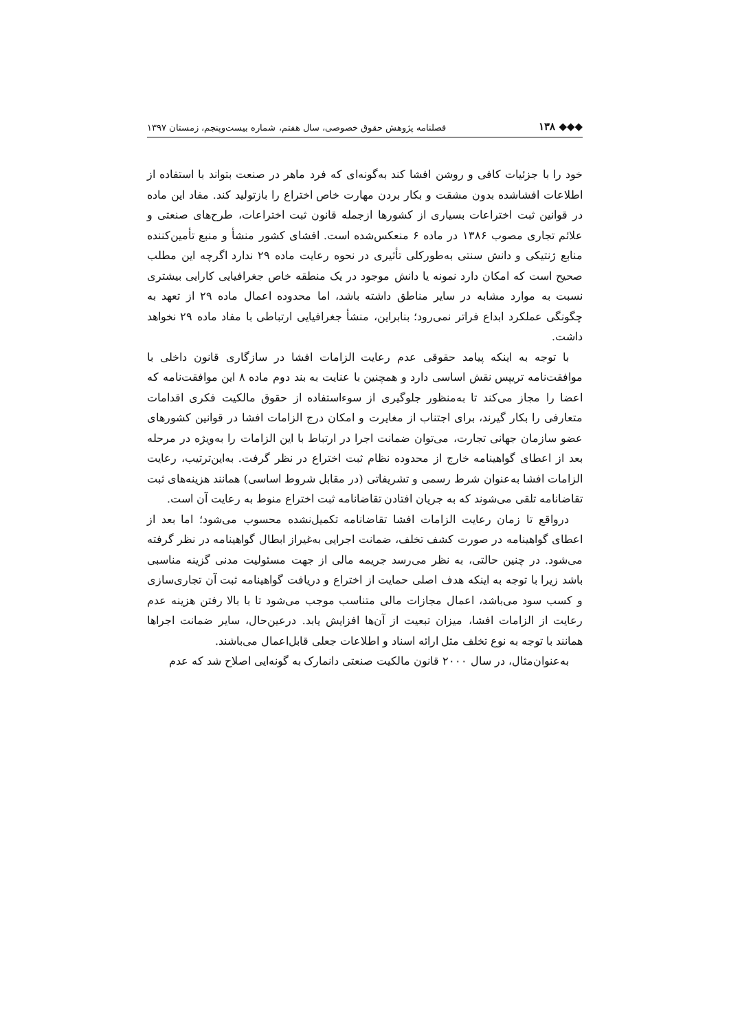◆◆◆ ۱۳۸ فصلنامه پژوهش حقوق خصوصی، سال هفتم، شماره بیست‌وپنجم، زمستان ۱۳۹۷
خود را با جزئیات کافی و روشن افشا کند به‌گونه‌ای که فرد ماهر در صنعت بتواند با استفاده از اطلاعات افشاشده بدون مشقت و بکار بردن مهارت خاص اختراع را بازتولید کند. مفاد این ماده در قوانین ثبت اختراعات بسیاری از کشورها ازجمله قانون ثبت اختراعات، طرح‌های صنعتی و علائم تجاری مصوب ۱۳۸۶ در ماده ۶ منعکس‌شده است. افشای کشور منشأ و منبع تأمین‌کننده منابع ژنتیکی و دانش سنتی به‌طورکلی تأثیری در نحوه رعایت ماده ۲۹ ندارد اگرچه این مطلب صحیح است که امکان دارد نمونه یا دانش موجود در یک منطقه خاص جغرافیایی کارایی بیشتری نسبت به موارد مشابه در سایر مناطق داشته باشد، اما محدوده اعمال ماده ۲۹ از تعهد به چگونگی عملکرد ابداع فراتر نمی‌رود؛ بنابراین، منشأ جغرافیایی ارتباطی با مفاد ماده ۲۹ نخواهد داشت.
با توجه به اینکه پیامد حقوقی عدم رعایت الزامات افشا در سازگاری قانون داخلی با موافقت‌نامه تریپس نقش اساسی دارد و همچنین با عنایت به بند دوم ماده ۸ این موافقت‌نامه که اعضا را مجاز می‌کند تا به‌منظور جلوگیری از سوءاستفاده از حقوق مالکیت فکری اقدامات متعارفی را بکار گیرند، برای اجتناب از مغایرت و امکان درج الزامات افشا در قوانین کشورهای عضو سازمان جهانی تجارت، می‌توان ضمانت اجرا در ارتباط با این الزامات را به‌ویژه در مرحله بعد از اعطای گواهینامه خارج از محدوده نظام ثبت اختراع در نظر گرفت. به‌این‌ترتیب، رعایت الزامات افشا به‌عنوان شرط رسمی و تشریفاتی (در مقابل شروط اساسی) همانند هزینه‌های ثبت تقاضانامه تلقی می‌شوند که به جریان افتادن تقاضانامه ثبت اختراع منوط به رعایت آن است.
درواقع تا زمان رعایت الزامات افشا تقاضانامه تکمیل‌نشده محسوب می‌شود؛ اما بعد از اعطای گواهینامه در صورت کشف تخلف، ضمانت اجرایی به‌غیراز ابطال گواهینامه در نظر گرفته می‌شود. در چنین حالتی، به نظر می‌رسد جریمه مالی از جهت مسئولیت مدنی گزینه مناسبی باشد زیرا با توجه به اینکه هدف اصلی حمایت از اختراع و دریافت گواهینامه ثبت آن تجاری‌سازی و کسب سود می‌باشد، اعمال مجازات مالی متناسب موجب می‌شود تا با بالا رفتن هزینه عدم رعایت از الزامات افشا، میزان تبعیت از آن‌ها افزایش یابد. درعین‌حال، سایر ضمانت اجراها همانند با توجه به نوع تخلف مثل ارائه اسناد و اطلاعات جعلی قابل‌اعمال می‌باشند.
به‌عنوان‌مثال، در سال ۲۰۰۰ قانون مالکیت صنعتی دانمارک به گونه‌ایی اصلاح شد که عدم